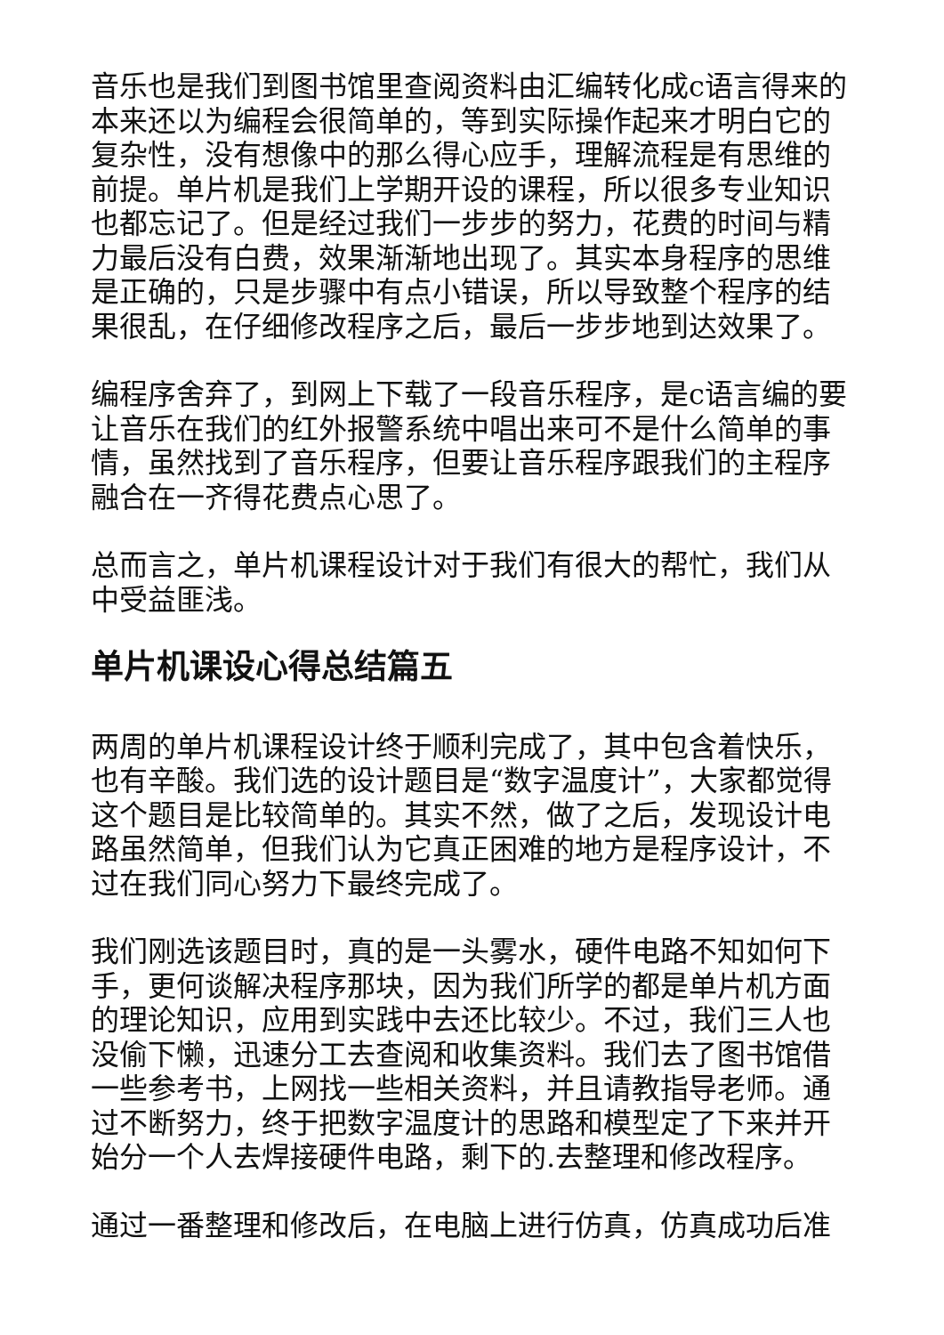音乐也是我们到图书馆里查阅资料由汇编转化成c语言得来的本来还以为编程会很简单的，等到实际操作起来才明白它的复杂性，没有想像中的那么得心应手，理解流程是有思维的前提。单片机是我们上学期开设的课程，所以很多专业知识也都忘记了。但是经过我们一步步的努力，花费的时间与精力最后没有白费，效果渐渐地出现了。其实本身程序的思维是正确的，只是步骤中有点小错误，所以导致整个程序的结果很乱，在仔细修改程序之后，最后一步步地到达效果了。
编程序舍弃了，到网上下载了一段音乐程序，是c语言编的要让音乐在我们的红外报警系统中唱出来可不是什么简单的事情，虽然找到了音乐程序，但要让音乐程序跟我们的主程序融合在一齐得花费点心思了。
总而言之，单片机课程设计对于我们有很大的帮忙，我们从中受益匪浅。
单片机课设心得总结篇五
两周的单片机课程设计终于顺利完成了，其中包含着快乐，也有辛酸。我们选的设计题目是“数字温度计”，大家都觉得这个题目是比较简单的。其实不然，做了之后，发现设计电路虽然简单，但我们认为它真正困难的地方是程序设计，不过在我们同心努力下最终完成了。
我们刚选该题目时，真的是一头雾水，硬件电路不知如何下手，更何谈解决程序那块，因为我们所学的都是单片机方面的理论知识，应用到实践中去还比较少。不过，我们三人也没偷下懒，迅速分工去查阅和收集资料。我们去了图书馆借一些参考书，上网找一些相关资料，并且请教指导老师。通过不断努力，终于把数字温度计的思路和模型定了下来并开始分一个人去焊接硬件电路，剩下的.去整理和修改程序。
通过一番整理和修改后，在电脑上进行仿真，仿真成功后准